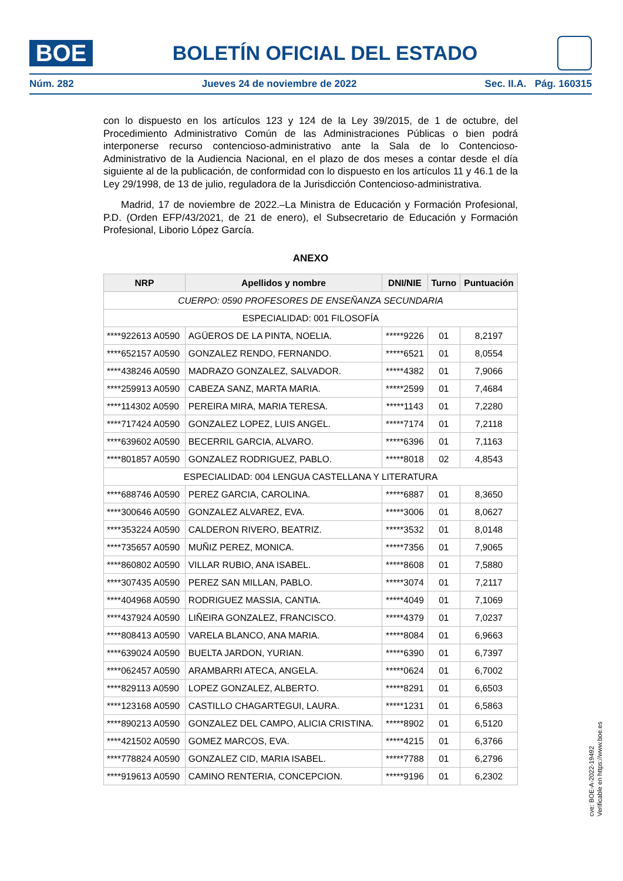BOE
BOLETÍN OFICIAL DEL ESTADO
Núm. 282 Jueves 24 de noviembre de 2022 Sec. II.A. Pág. 160315
con lo dispuesto en los artículos 123 y 124 de la Ley 39/2015, de 1 de octubre, del Procedimiento Administrativo Común de las Administraciones Públicas o bien podrá interponerse recurso contencioso-administrativo ante la Sala de lo Contencioso-Administrativo de la Audiencia Nacional, en el plazo de dos meses a contar desde el día siguiente al de la publicación, de conformidad con lo dispuesto en los artículos 11 y 46.1 de la Ley 29/1998, de 13 de julio, reguladora de la Jurisdicción Contencioso-administrativa.
Madrid, 17 de noviembre de 2022.–La Ministra de Educación y Formación Profesional, P.D. (Orden EFP/43/2021, de 21 de enero), el Subsecretario de Educación y Formación Profesional, Liborio López García.
ANEXO
| NRP | Apellidos y nombre | DNI/NIE | Turno | Puntuación |
| --- | --- | --- | --- | --- |
| CUERPO: 0590 PROFESORES DE ENSEÑANZA SECUNDARIA | | | | |
| ESPECIALIDAD: 001 FILOSOFÍA | | | | |
| ****922613 A0590 | AGÜEROS DE LA PINTA, NOELIA. | *****9226 | 01 | 8,2197 |
| ****652157 A0590 | GONZALEZ RENDO, FERNANDO. | *****6521 | 01 | 8,0554 |
| ****438246 A0590 | MADRAZO GONZALEZ, SALVADOR. | *****4382 | 01 | 7,9066 |
| ****259913 A0590 | CABEZA SANZ, MARTA MARIA. | *****2599 | 01 | 7,4684 |
| ****114302 A0590 | PEREIRA MIRA, MARIA TERESA. | *****1143 | 01 | 7,2280 |
| ****717424 A0590 | GONZALEZ LOPEZ, LUIS ANGEL. | *****7174 | 01 | 7,2118 |
| ****639602 A0590 | BECERRIL GARCIA, ALVARO. | *****6396 | 01 | 7,1163 |
| ****801857 A0590 | GONZALEZ RODRIGUEZ, PABLO. | *****8018 | 02 | 4,8543 |
| ESPECIALIDAD: 004 LENGUA CASTELLANA Y LITERATURA | | | | |
| ****688746 A0590 | PEREZ GARCIA, CAROLINA. | *****6887 | 01 | 8,3650 |
| ****300646 A0590 | GONZALEZ ALVAREZ, EVA. | *****3006 | 01 | 8,0627 |
| ****353224 A0590 | CALDERON RIVERO, BEATRIZ. | *****3532 | 01 | 8,0148 |
| ****735657 A0590 | MUÑIZ PEREZ, MONICA. | *****7356 | 01 | 7,9065 |
| ****860802 A0590 | VILLAR RUBIO, ANA ISABEL. | *****8608 | 01 | 7,5880 |
| ****307435 A0590 | PEREZ SAN MILLAN, PABLO. | *****3074 | 01 | 7,2117 |
| ****404968 A0590 | RODRIGUEZ MASSIA, CANTIA. | *****4049 | 01 | 7,1069 |
| ****437924 A0590 | LIÑEIRA GONZALEZ, FRANCISCO. | *****4379 | 01 | 7,0237 |
| ****808413 A0590 | VARELA BLANCO, ANA MARIA. | *****8084 | 01 | 6,9663 |
| ****639024 A0590 | BUELTA JARDON, YURIAN. | *****6390 | 01 | 6,7397 |
| ****062457 A0590 | ARAMBARRI ATECA, ANGELA. | *****0624 | 01 | 6,7002 |
| ****829113 A0590 | LOPEZ GONZALEZ, ALBERTO. | *****8291 | 01 | 6,6503 |
| ****123168 A0590 | CASTILLO CHAGARTEGUI, LAURA. | *****1231 | 01 | 6,5863 |
| ****890213 A0590 | GONZALEZ DEL CAMPO, ALICIA CRISTINA. | *****8902 | 01 | 6,5120 |
| ****421502 A0590 | GOMEZ MARCOS, EVA. | *****4215 | 01 | 6,3766 |
| ****778824 A0590 | GONZALEZ CID, MARIA ISABEL. | *****7788 | 01 | 6,2796 |
| ****919613 A0590 | CAMINO RENTERIA, CONCEPCION. | *****9196 | 01 | 6,2302 |
cve: BOE-A-2022-19492
Verificable en https://www.boe.es